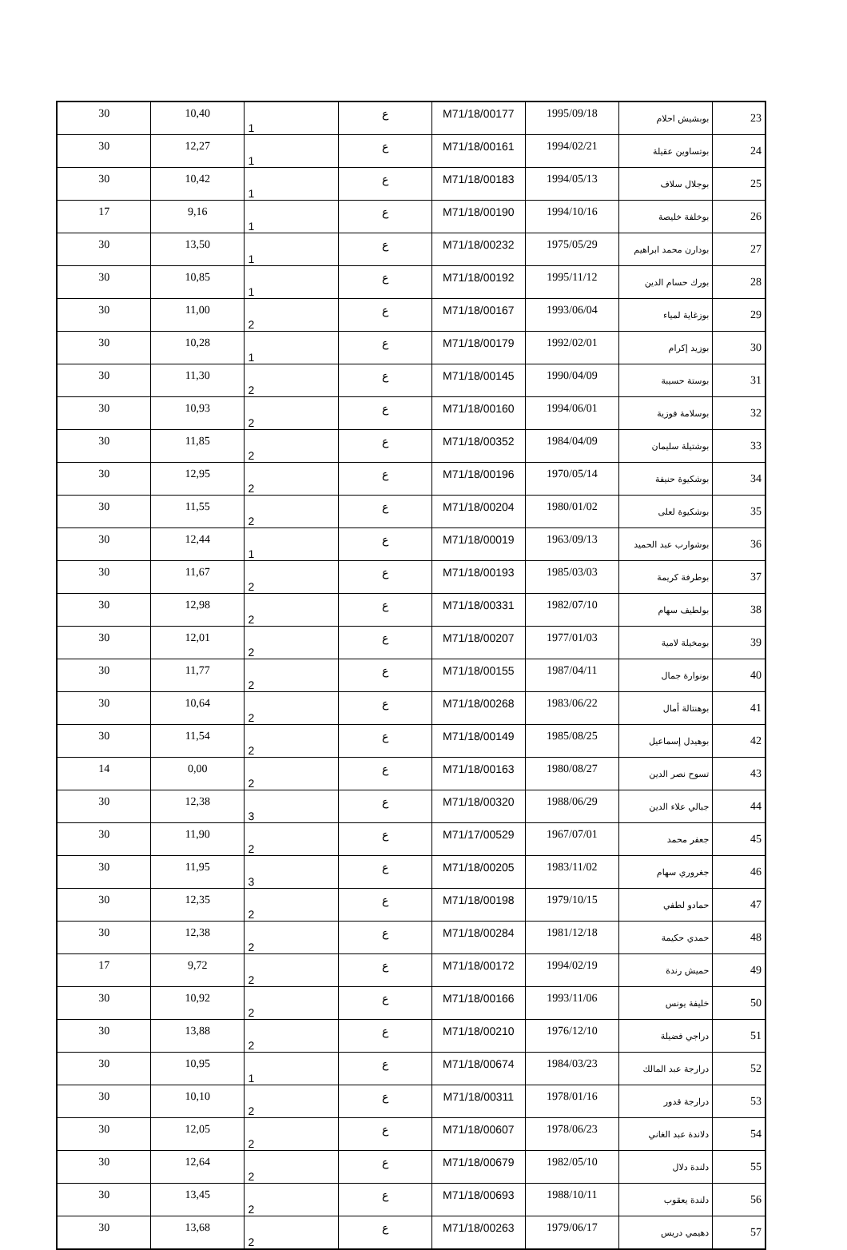| 23 | بوبشيش احلام | 1995/09/18 | M71/18/00177 | ع | 1 | 10,40 | 30 |
| 24 | بوتساوين عقيلة | 1994/02/21 | M71/18/00161 | ع | 1 | 12,27 | 30 |
| 25 | بوجلال سلاف | 1994/05/13 | M71/18/00183 | ع | 1 | 10,42 | 30 |
| 26 | بوخلفة خليصة | 1994/10/16 | M71/18/00190 | ع | 1 | 9,16 | 17 |
| 27 | بودارن محمد ابراهيم | 1975/05/29 | M71/18/00232 | ع | 1 | 13,50 | 30 |
| 28 | بورك حسام الدين | 1995/11/12 | M71/18/00192 | ع | 1 | 10,85 | 30 |
| 29 | بوزغاية لمياء | 1993/06/04 | M71/18/00167 | ع | 2 | 11,00 | 30 |
| 30 | بوزيد إكرام | 1992/02/01 | M71/18/00179 | ع | 1 | 10,28 | 30 |
| 31 | بوستة حسيبة | 1990/04/09 | M71/18/00145 | ع | 2 | 11,30 | 30 |
| 32 | بوسلامة فوزية | 1994/06/01 | M71/18/00160 | ع | 2 | 10,93 | 30 |
| 33 | بوشتيلة سليمان | 1984/04/09 | M71/18/00352 | ع | 2 | 11,85 | 30 |
| 34 | بوشكيوة حنيفة | 1970/05/14 | M71/18/00196 | ع | 2 | 12,95 | 30 |
| 35 | بوشكيوة لعلى | 1980/01/02 | M71/18/00204 | ع | 2 | 11,55 | 30 |
| 36 | بوشوارب عبد الحميد | 1963/09/13 | M71/18/00019 | ع | 1 | 12,44 | 30 |
| 37 | بوطرفة كريمة | 1985/03/03 | M71/18/00193 | ع | 2 | 11,67 | 30 |
| 38 | بولطيف سهام | 1982/07/10 | M71/18/00331 | ع | 2 | 12,98 | 30 |
| 39 | بومخيلة لامية | 1977/01/03 | M71/18/00207 | ع | 2 | 12,01 | 30 |
| 40 | بونوارة جمال | 1987/04/11 | M71/18/00155 | ع | 2 | 11,77 | 30 |
| 41 | بوهنتالة أمال | 1983/06/22 | M71/18/00268 | ع | 2 | 10,64 | 30 |
| 42 | بوهيدل إسماعيل | 1985/08/25 | M71/18/00149 | ع | 2 | 11,54 | 30 |
| 43 | تسوح نصر الدين | 1980/08/27 | M71/18/00163 | ع | 2 | 0,00 | 14 |
| 44 | جبالي علاء الدين | 1988/06/29 | M71/18/00320 | ع | 3 | 12,38 | 30 |
| 45 | جعفر محمد | 1967/07/01 | M71/17/00529 | ع | 2 | 11,90 | 30 |
| 46 | جغروري سهام | 1983/11/02 | M71/18/00205 | ع | 3 | 11,95 | 30 |
| 47 | حمادو لطفي | 1979/10/15 | M71/18/00198 | ع | 2 | 12,35 | 30 |
| 48 | حمدي حكيمة | 1981/12/18 | M71/18/00284 | ع | 2 | 12,38 | 30 |
| 49 | حميش رندة | 1994/02/19 | M71/18/00172 | ع | 2 | 9,72 | 17 |
| 50 | خليفة يونس | 1993/11/06 | M71/18/00166 | ع | 2 | 10,92 | 30 |
| 51 | دراجي فضيلة | 1976/12/10 | M71/18/00210 | ع | 2 | 13,88 | 30 |
| 52 | درارجة عبد المالك | 1984/03/23 | M71/18/00674 | ع | 1 | 10,95 | 30 |
| 53 | درارجة قدور | 1978/01/16 | M71/18/00311 | ع | 2 | 10,10 | 30 |
| 54 | دلاندة عبد الغاني | 1978/06/23 | M71/18/00607 | ع | 2 | 12,05 | 30 |
| 55 | دلندة دلال | 1982/05/10 | M71/18/00679 | ع | 2 | 12,64 | 30 |
| 56 | دلندة يعقوب | 1988/10/11 | M71/18/00693 | ع | 2 | 13,45 | 30 |
| 57 | دهيمي دريس | 1979/06/17 | M71/18/00263 | ع | 2 | 13,68 | 30 |